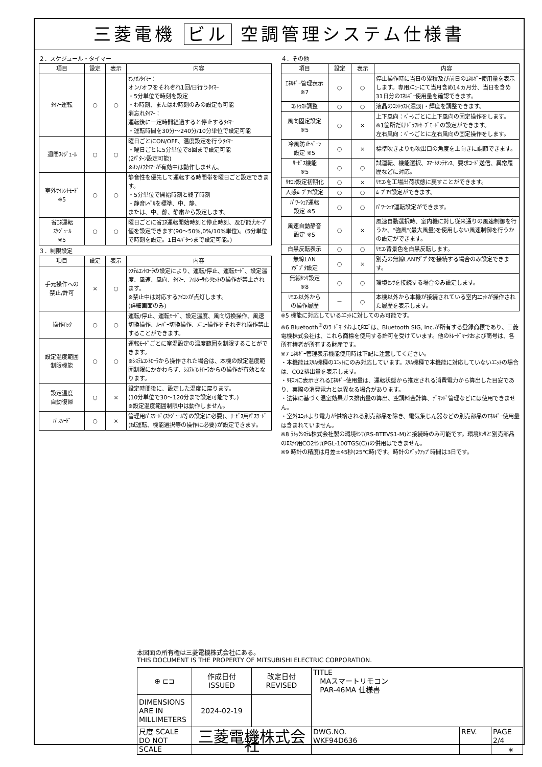三菱電機 ビル 空調管理システム仕様書
２．スケジュール・タイマー
| 項目 | 設定 | 表示 | 内容 |
| --- | --- | --- | --- |
| ﾀｲﾏｰ運転 | ○ | ○ | ｵﾝ/ｵﾌﾀｲﾏｰ： オン/オフをそれぞれ1回/日行うﾀｲﾏｰ ・5分単位で時刻を設定 ・ｵﾝ時刻、またはｵﾌ時刻のみの設定も可能 消忘れﾀｲﾏｰ： 運転後に一定時間経過すると停止するﾀｲﾏｰ ・運転時間を30分～240分/10分単位で設定可能 |
| 週間ｽｹｼﾞｭｰﾙ | ○ | ○ | 曜日ごとにON/OFF、温度設定を行うﾀｲﾏｰ ・曜日ごとに5分単位で8回まで設定可能 (2ﾊﾟﾀｰﾝ設定可能) ※ｵﾝ/ｵﾌﾀｲﾏｰが有効中は動作しません。 |
| 室外ｻｲﾚﾝﾄﾓｰﾄﾞ ※5 | ○ | ○ | 静音性を優先して運転する時間帯を曜日ごと設定できます。 ・5分単位で開始時刻と終了時刻 ・静音ﾚﾍﾞﾙを標準、中、静、 または、中、静、静粛から設定します。 |
| 省ｴﾈ運転 ｽｹｼﾞｭｰﾙ ※5 | ○ | ○ | 曜日ごとに省ｴﾈ運転開始時刻と停止時刻、及び能力ｾｰﾌﾞ値を設定できます(90～50%,0%/10%単位)。(5分単位で時刻を設定。1日4ﾊﾟﾀｰﾝまで設定可能。) |
３．制限設定
| 項目 | 設定 | 表示 | 内容 |
| --- | --- | --- | --- |
| 手元操作への 禁止/許可 | × | ○ | ｼｽﾃﾑｺﾝﾄﾛｰﾗの設定により、運転/停止、運転ﾓｰﾄﾞ、設定温度、風速、風向、ﾀｲﾏｰ、ﾌｨﾙﾀｰｻｲﾝﾘｾｯﾄの操作が禁止されます。 ※禁止中は対応するｱｲｺﾝが点灯します。 (詳細画面のみ) |
| 操作ﾛｯｸ | ○ | ○ | 運転/停止、運転ﾓｰﾄﾞ、設定温度、風向切換操作、風速切換操作、ﾙｰﾊﾞｰ切換操作、ﾒﾆｭｰ操作をそれぞれ操作禁止することができます。 |
| 設定温度範囲 制限機能 | ○ | ○ | 運転ﾓｰﾄﾞごとに室温設定の温度範囲を制限することができます。 ※ｼｽﾃﾑｺﾝﾄﾛｰﾗから操作された場合は、本機の設定温度範囲制限にかかわらず、ｼｽﾃﾑｺﾝﾄﾛｰﾗからの操作が有効となります。 |
| 設定温度 自動復帰 | ○ | × | 設定時間後に、設定した温度に戻ります。 (10分単位で30～120分まで設定可能です。) ※設定温度範囲制限中は動作しません。 |
| ﾊﾟｽﾜｰﾄﾞ | ○ | × | 管理用ﾊﾟｽﾜｰﾄﾞ(ｽｹｼﾞｭｰﾙ等の設定に必要)、ｻｰﾋﾞｽ用ﾊﾟｽﾜｰﾄﾞ(試運転、機能選択等の操作に必要)が設定できます。 |
４．その他
| 項目 | 設定 | 表示 | 内容 |
| --- | --- | --- | --- |
| ｴﾈﾙｷﾞｰ管理表示 ※7 | ○ | ○ | 停止操作時に当日の累積及び前日のｴﾈﾙｷﾞｰ使用量を表示します。専用ﾒﾆｭｰにて当月含め14ヵ月分、当日を含め31日分のｴﾈﾙｷﾞｰ使用量を確認できます。 |
| ｺﾝﾄﾗｽﾄ調整 | ○ | ○ | 液晶のｺﾝﾄﾗｽﾄ(濃淡)・輝度を調整できます。 |
| 風向固定設定 ※5 | ○ | × | 上下風向：ﾍﾞｰﾝごとに上下風向の固定操作をします。 ※1箇所だけﾄﾞﾗﾌﾄｾｰﾌﾞﾓｰﾄﾞの設定ができます。 左右風向：ﾍﾞｰﾝごとに左右風向の固定操作をします。 |
| 冷風防止ﾍﾞｰﾝ 設定 ※5 | ○ | × | 標準吹きよりも吹出口の角度を上向きに調節できます。 |
| ｻｰﾋﾞｽ機能 ※5 | ○ | ○ | 試運転、機能選択、ｽﾏｰﾄﾒﾝﾃﾅﾝｽ、要求ｺｰﾄﾞ送信、異常履歴などに対応。 |
| ﾘﾓｺﾝ設定初期化 | ○ | × | ﾘﾓｺﾝを工場出荷状態に戻すことができます。 |
| 人感ﾑｰﾌﾞｱｲ設定 | ○ | ○ | ﾑｰﾌﾞｱｲ設定ができます。 |
| ﾊﾟﾜｰｼｪｱ運転 設定 ※5 | ○ | ○ | ﾊﾟﾜｰｼｪｱ運転設定ができます。 |
| 風速自動静音 設定 ※5 | ○ | × | 風速自動選択時、室内機に対し従来通りの風速制御を行うか、"強風"(最大風量)を使用しない風速制御を行うかの設定ができます。 |
| 白黒反転表示 | ○ | ○ | ﾘﾓｺﾝ背景色を白黒反転します。 |
| 無線LAN ｱﾀﾞﾌﾟﾀ設定 | ○ | × | 別売の無線LANｱﾀﾞﾌﾟﾀを接続する場合のみ設定できます。 |
| 無線ｾﾝｻ設定 ※8 | ○ | ○ | 環境ｾﾝｻを接続する場合のみ設定します。 |
| ﾘﾓｺﾝ以外から の操作履歴 | － | ○ | 本機以外から本機が接続されている室内ﾕﾆｯﾄが操作された履歴を表示します。 |
※5 機能に対応しているﾕﾆｯﾄに対してのみ可能です。
※6 Bluetooth<sup>®</sup>のﾜｰﾄﾞﾏｰｸおよびﾛｺﾞは、Bluetooth SIG, Inc.が所有する登録商標であり、三菱電機株式会社は、これら商標を使用する許可を受けています。他のﾄﾚｰﾄﾞﾏｰｸおよび商号は、各所有権者が所有する財産です。
※7 ｴﾈﾙｷﾞｰ管理表示機能使用時は下記に注意してください。
・本機能はｽﾘﾑ機種のﾕﾆｯﾄにのみ対応しています。ｽﾘﾑ機種で本機能に対応していないﾕﾆｯﾄの場合は、CO2排出量を表示します。
・ﾘﾓｺﾝに表示されるｴﾈﾙｷﾞｰ使用量は、運転状態から推定される消費電力から算出した目安であり、実際の消費電力とは異なる場合があります。
・法律に基づく温室効果ガス排出量の算出、空調料金計算、ﾃﾞﾏﾝﾄﾞ管理などには使用できません。
・室外ﾕﾆｯﾄより電力が供給される別売部品を除き、電気集じん器などの別売部品のｴﾈﾙｷﾞｰ使用量は含まれていません。
※8 ﾗﾄｯｸｼｽﾃﾑ株式会社製の環境ｾﾝｻ(RS-BTEVS1-M)と接続時のみ可能です。環境ｾﾝｻと別売部品のﾛｽﾅｲ用CO2ｾﾝｻ(PGL-100TGS(C))の併用はできません。
※9 時計の精度は月差±45秒(25℃時)です。時計のﾊﾞｯｸｱｯﾌﾟ時間は3日です。
本図面の所有権は三菱電機株式会社にある。
THIS DOCUMENT IS THE PROPERTY OF MITSUBISHI ELECTRIC CORPORATION.
| ⊕ ⊏⊐ | 作成日付 ISSUED | 改定日付 REVISED | TITLE MAスマートリモコン PAR-46MA 仕様書 | | |
| DIMENSIONS ARE IN MILLIMETERS | 2024-02-19 | | | | |
| 尺度 SCALE DO NOT SCALE | 三菱電機株式会社 | | DWG.NO. WKF94D636 | REV. | PAGE 2/4 |
*